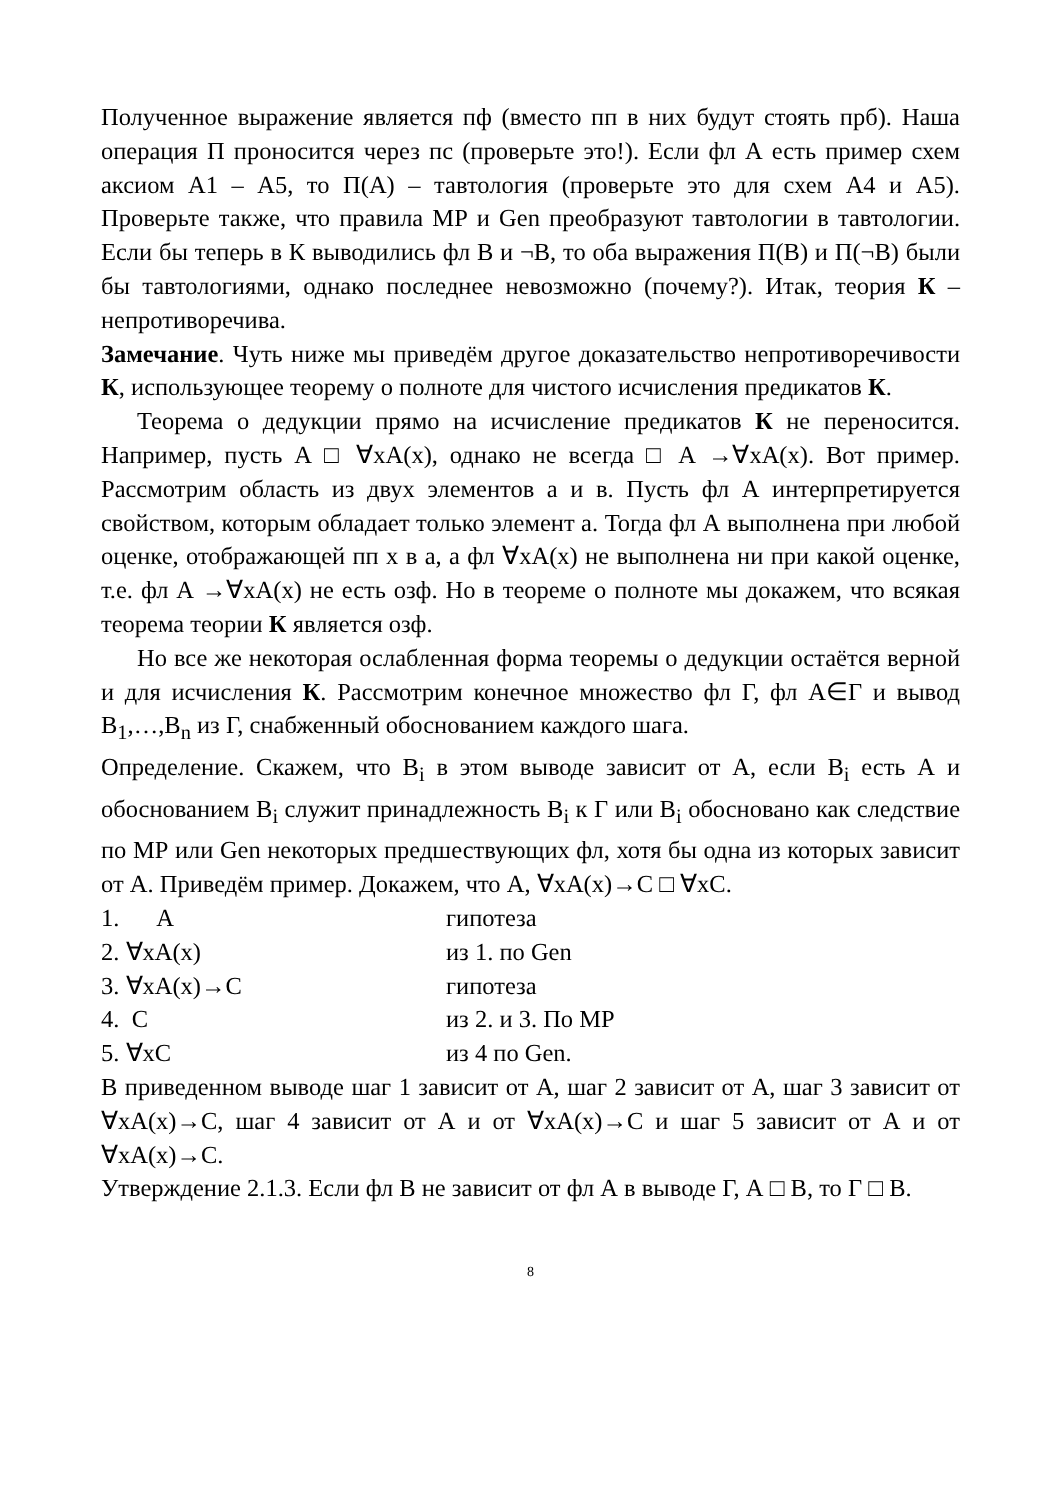Полученное выражение является пф (вместо пп в них будут стоять прб). Наша операция П проносится через пс (проверьте это!). Если фл А есть пример схем аксиом А1 – А5, то П(А) – тавтология (проверьте это для схем А4 и А5). Проверьте также, что правила МР и Gen преобразуют тавтологии в тавтологии. Если бы теперь в К выводились фл В и ¬В, то оба выражения П(В) и П(¬В) были бы тавтологиями, однако последнее невозможно (почему?). Итак, теория К – непротиворечива.
Замечание. Чуть ниже мы приведём другое доказательство непротиворечивости К, использующее теорему о полноте для чистого исчисления предикатов К.
Теорема о дедукции прямо на исчисление предикатов К не переносится. Например, пусть А □ ∀xA(x), однако не всегда □ А →∀xA(x). Вот пример. Рассмотрим область из двух элементов а и в. Пусть фл А интерпретируется свойством, которым обладает только элемент а. Тогда фл А выполнена при любой оценке, отображающей пп х в а, а фл ∀xA(x) не выполнена ни при какой оценке, т.е. фл А →∀xA(x) не есть озф. Но в теореме о полноте мы докажем, что всякая теорема теории К является озф.
Но все же некоторая ослабленная форма теоремы о дедукции остаётся верной и для исчисления К. Рассмотрим конечное множество фл Г, фл А∈Г и вывод B<sub>1</sub>,…,B<sub>n</sub> из Г, снабженный обоснованием каждого шага.
Определение. Скажем, что B<sub>i</sub> в этом выводе зависит от А, если B<sub>i</sub> есть А и обоснованием B<sub>i</sub> служит принадлежность B<sub>i</sub> к Г или B<sub>i</sub> обосновано как следствие по МР или Gen некоторых предшествующих фл, хотя бы одна из которых зависит от А. Приведём пример. Докажем, что А, ∀xA(x)→C □ ∀xC.
1. А гипотеза
2. ∀xA(x) из 1. по Gen
3. ∀xA(x)→C гипотеза
4. C из 2. и 3. По МР
5. ∀xC из 4 по Gen.
В приведенном выводе шаг 1 зависит от А, шаг 2 зависит от А, шаг 3 зависит от ∀xA(x)→C, шаг 4 зависит от А и от ∀xA(x)→C и шаг 5 зависит от А и от ∀xA(x)→C.
Утверждение 2.1.3. Если фл В не зависит от фл А в выводе Г, А □ В, то Г □ В.
8